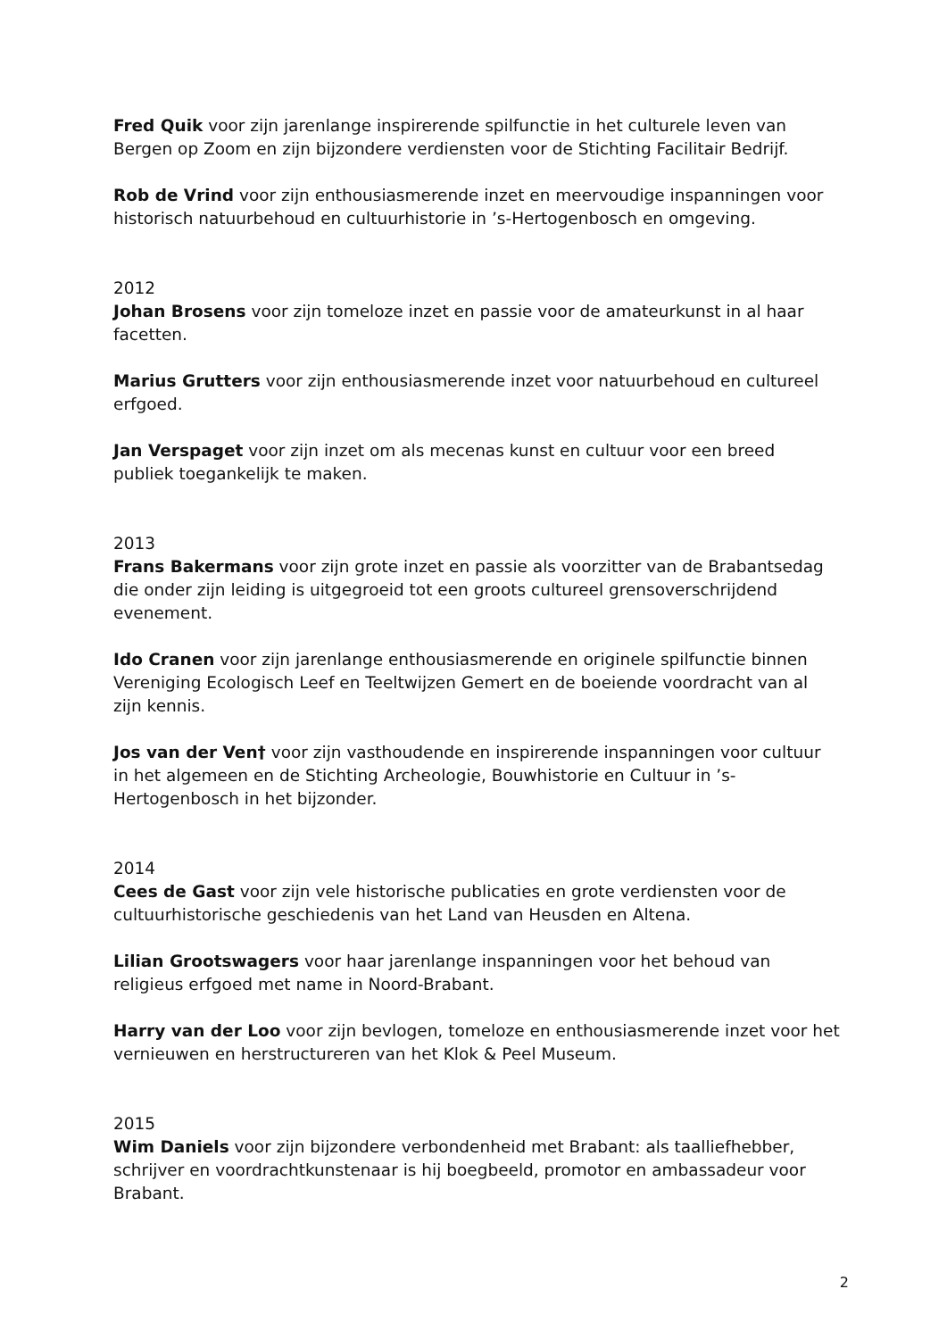Fred Quik voor zijn jarenlange inspirerende spilfunctie in het culturele leven van Bergen op Zoom en zijn bijzondere verdiensten voor de Stichting Facilitair Bedrijf.
Rob de Vrind voor zijn enthousiasmerende inzet en meervoudige inspanningen voor historisch natuurbehoud en cultuurhistorie in ’s-Hertogenbosch en omgeving.
2012
Johan Brosens voor zijn tomeloze inzet en passie voor de amateurkunst in al haar facetten.
Marius Grutters voor zijn enthousiasmerende inzet voor natuurbehoud en cultureel erfgoed.
Jan Verspaget voor zijn inzet om als mecenas kunst en cultuur voor een breed publiek toegankelijk te maken.
2013
Frans Bakermans voor zijn grote inzet en passie als voorzitter van de Brabantsedag die onder zijn leiding is uitgegroeid tot een groots cultureel grensoverschrijdend evenement.
Ido Cranen voor zijn jarenlange enthousiasmerende en originele spilfunctie binnen Vereniging Ecologisch Leef en Teeltwijzen Gemert en de boeiende voordracht van al zijn kennis.
Jos van der Ven† voor zijn vasthoudende en inspirerende inspanningen voor cultuur in het algemeen en de Stichting Archeologie, Bouwhistorie en Cultuur in ’s-Hertogenbosch in het bijzonder.
2014
Cees de Gast voor zijn vele historische publicaties en grote verdiensten voor de cultuurhistorische geschiedenis van het Land van Heusden en Altena.
Lilian Grootswagers voor haar jarenlange inspanningen voor het behoud van religieus erfgoed met name in Noord-Brabant.
Harry van der Loo voor zijn bevlogen, tomeloze en enthousiasmerende inzet voor het vernieuwen en herstructureren van het Klok & Peel Museum.
2015
Wim Daniels voor zijn bijzondere verbondenheid met Brabant: als taalliefhebber, schrijver en voordrachtkunstenaar is hij boegbeeld, promotor en ambassadeur voor Brabant.
2